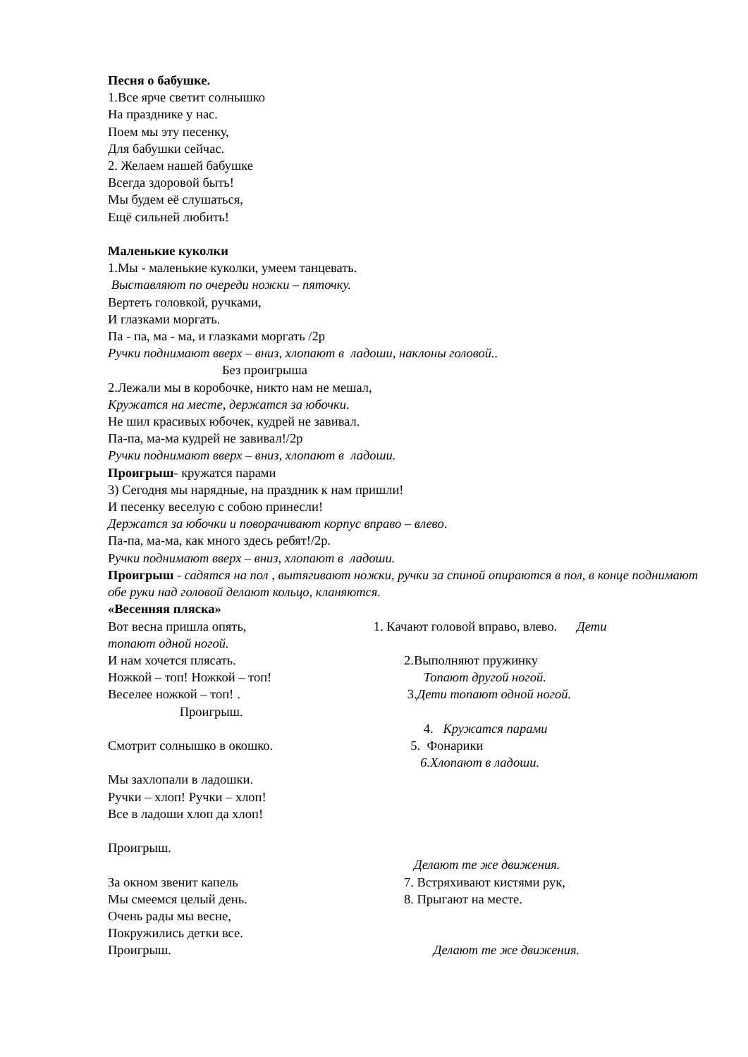Песня о бабушке.
1.Все ярче светит солнышко
На празднике у нас.
Поем мы эту песенку,
Для бабушки сейчас.
2. Желаем нашей бабушке
Всегда здоровой быть!
Мы будем её слушаться,
Ещё сильней любить!
Маленькие куколки
1.Мы - маленькие куколки, умеем танцевать.
Выставляют по очереди ножки – пяточку.
Вертеть головкой, ручками,
И глазками моргать.
Па - па, ма - ма, и глазками моргать /2р
Ручки поднимают вверх – вниз, хлопают в ладоши, наклоны головой..
Без проигрыша
2.Лежали мы в коробочке, никто нам не мешал,
Кружатся на месте, держатся за юбочки.
Не шил красивых юбочек, кудрей не завивал.
Па-па, ма-ма кудрей не завивал!/2р
Ручки поднимают вверх – вниз, хлопают в ладоши.
Проигрыш- кружатся парами
3) Сегодня мы нарядные, на праздник к нам пришли!
И песенку веселую с собою принесли!
Держатся за юбочки и поворачивают корпус вправо – влево.
Па-па, ма-ма, как много здесь ребят!/2р.
Ручки поднимают вверх – вниз, хлопают в ладоши.
Проигрыш - садятся на пол , вытягивают ножки, ручки за спиной опираются в пол, в конце поднимают обе руки над головой делают кольцо, кланяются.
«Весенняя пляска»
Вот весна пришла опять, 1. Качают головой вправо, влево. Дети
топают одной ногой.
И нам хочется плясать.
2.Выполняют пружинку
Ножкой – топ! Ножкой – топ!
Топают другой ногой.
Веселее ножкой – топ! .
3.Дети топают одной ногой.
Проигрыш.
4. Кружатся парами
Смотрит солнышко в окошко.
5. Фонарики
6.Хлопают в ладоши.
Мы захлопали в ладошки.
Ручки – хлоп! Ручки – хлоп!
Все в ладоши хлоп да хлоп!
Проигрыш.
Делают те же движения.
За окном звенит капель
7. Встряхивают кистями рук,
Мы смеемся целый день.
8. Прыгают на месте.
Очень рады мы весне,
Покружились детки все.
Проигрыш.
Делают те же движения.